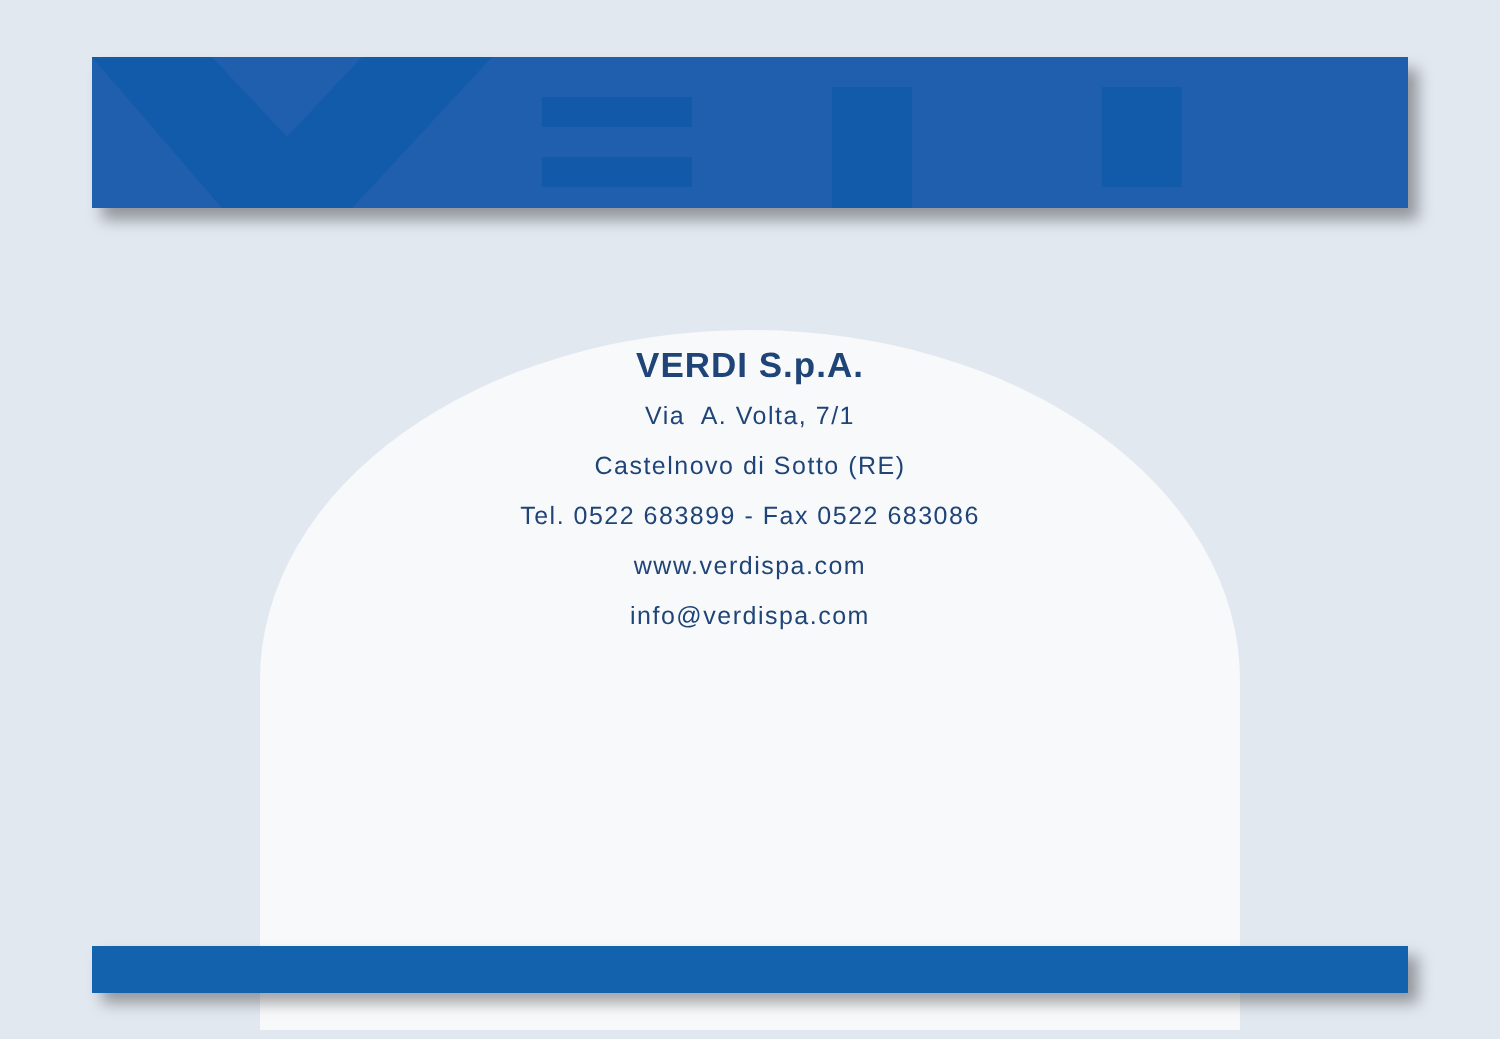VERDI S.p.A.
Via A. Volta, 7/1
Castelnovo di Sotto (RE)
Tel. 0522 683899 - Fax 0522 683086
www.verdispa.com
info@verdispa.com